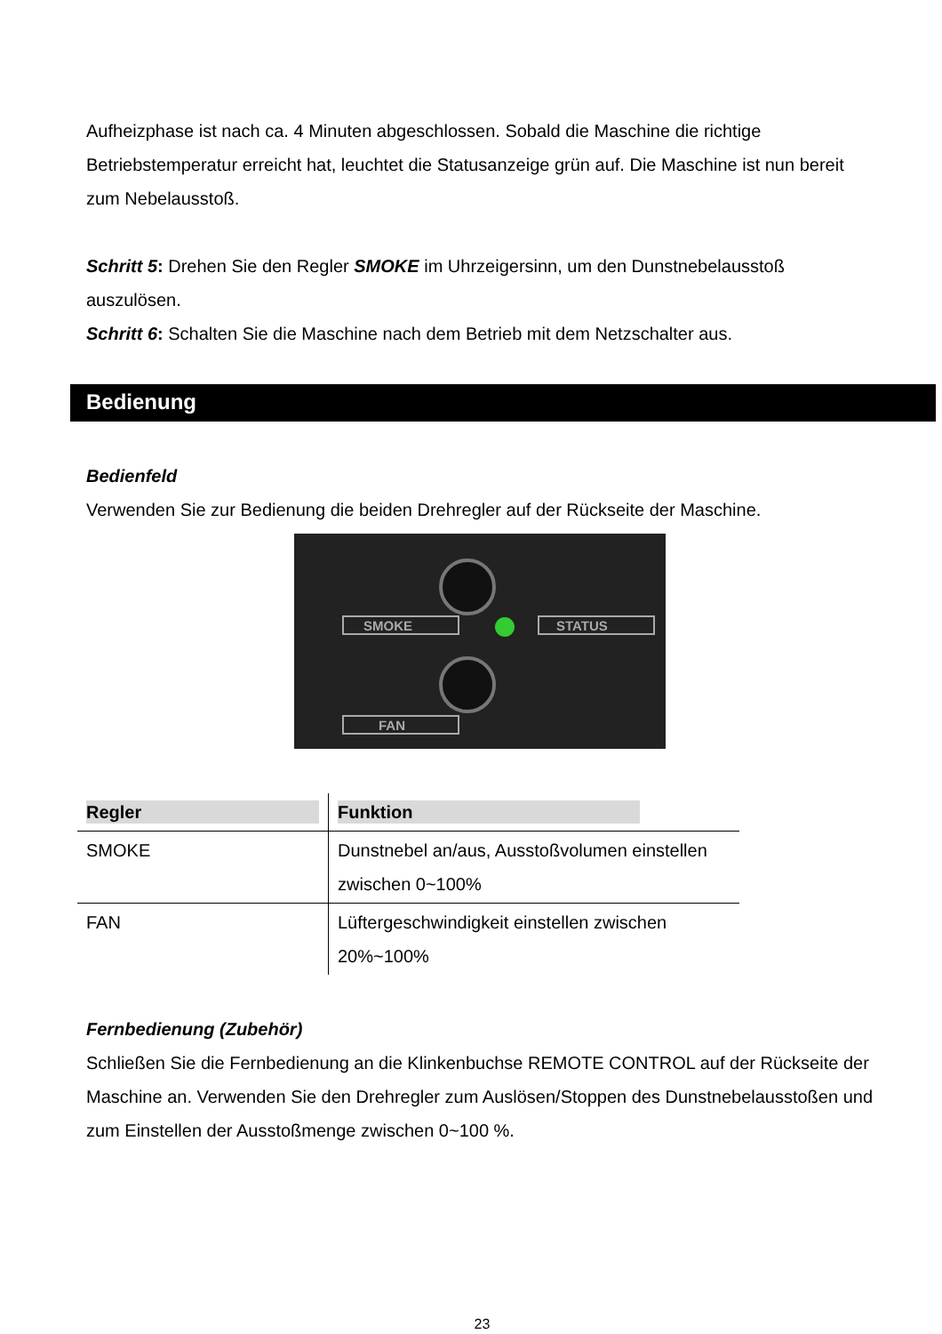Aufheizphase ist nach ca. 4 Minuten abgeschlossen. Sobald die Maschine die richtige Betriebstemperatur erreicht hat, leuchtet die Statusanzeige grün auf. Die Maschine ist nun bereit zum Nebelausstoß.
Schritt 5: Drehen Sie den Regler SMOKE im Uhrzeigersinn, um den Dunstnebelausstoß auszulösen.
Schritt 6: Schalten Sie die Maschine nach dem Betrieb mit dem Netzschalter aus.
Bedienung
Bedienfeld
Verwenden Sie zur Bedienung die beiden Drehregler auf der Rückseite der Maschine.
SMOKE
STATUS
FAN
| Regler | Funktion |
| --- | --- |
| SMOKE | Dunstnebel an/aus, Ausstoßvolumen einstellen zwischen 0~100% |
| FAN | Lüftergeschwindigkeit einstellen zwischen 20%~100% |
Fernbedienung (Zubehör)
Schließen Sie die Fernbedienung an die Klinkenbuchse REMOTE CONTROL auf der Rückseite der Maschine an. Verwenden Sie den Drehregler zum Auslösen/Stoppen des Dunstnebelausstoßen und zum Einstellen der Ausstoßmenge zwischen 0~100 %.
23